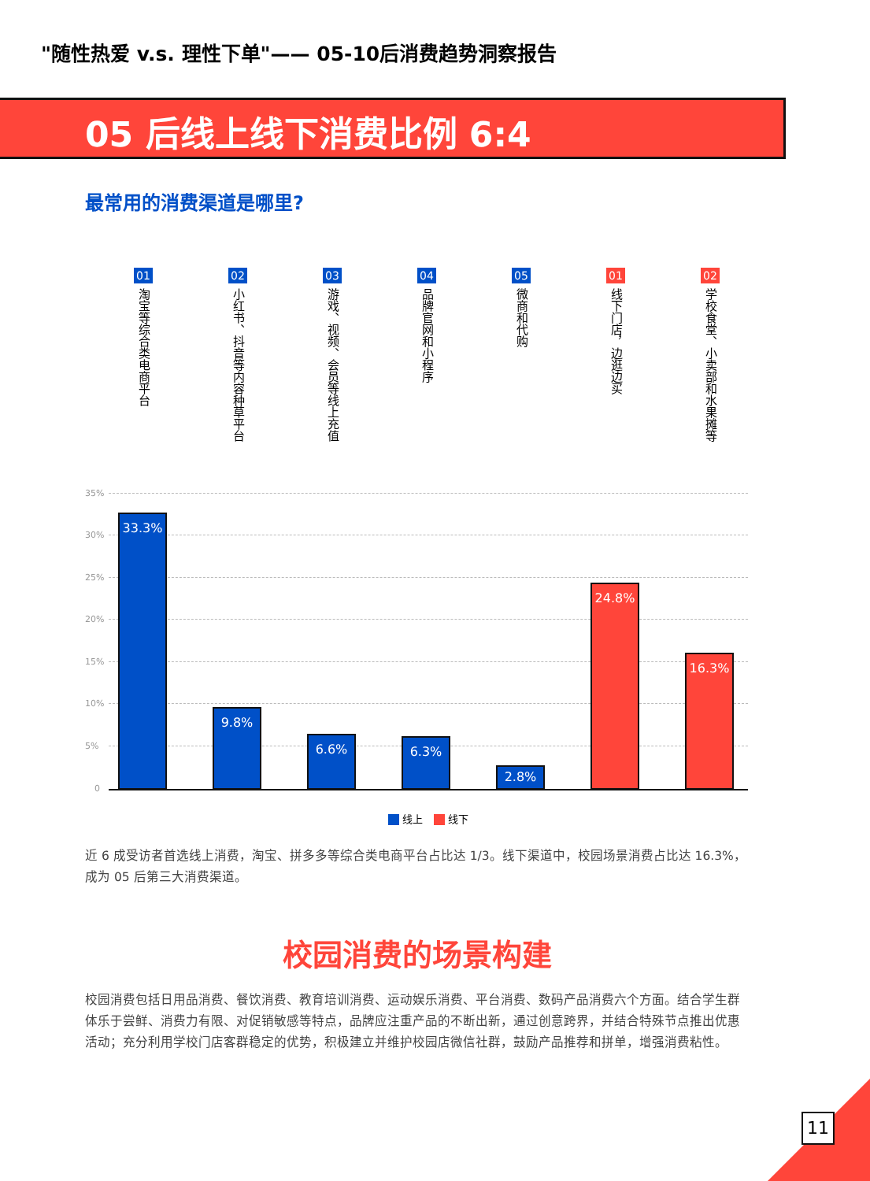"随性热爱 v.s. 理性下单"—— 05-10后消费趋势洞察报告
05 后线上线下消费比例 6:4
最常用的消费渠道是哪里?
35%
30%
25%
20%
15%
10%
5%
0
01
淘宝等综合类电商平台
02
小红书、抖音等内容种草平台
03
游戏、视频、会员等线上充值
04
品牌官网和小程序
05
微商和代购
01
线下门店，边逛边买
02
学校食堂、小卖部和水果摊等
33.3%
9.8%
6.6% 6.3%
2.8%
24.8%
16.3%
线上 线下
近 6 成受访者首选线上消费，淘宝、拼多多等综合类电商平台占比达 1/3。线下渠道中，校园场景消费占比达 16.3%，成为 05 后第三大消费渠道。
校园消费的场景构建
校园消费包括日用品消费、餐饮消费、教育培训消费、运动娱乐消费、平台消费、数码产品消费六个方面。结合学生群体乐于尝鲜、消费力有限、对促销敏感等特点，品牌应注重产品的不断出新，通过创意跨界，并结合特殊节点推出优惠活动；充分利用学校门店客群稳定的优势，积极建立并维护校园店微信社群，鼓励产品推荐和拼单，增强消费粘性。
11